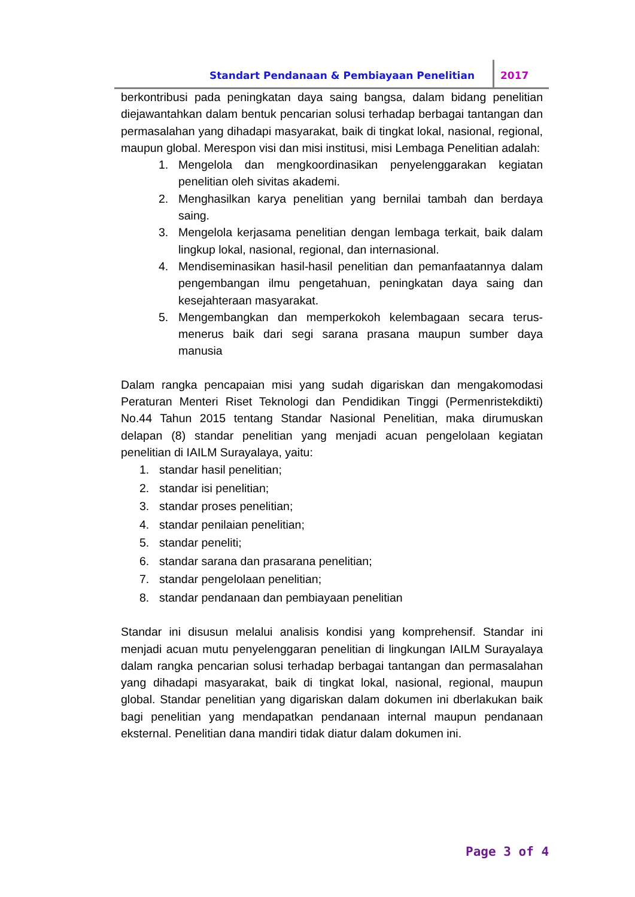Standart Pendanaan & Pembiayaan Penelitian
2017
berkontribusi pada peningkatan daya saing bangsa, dalam bidang penelitian diejawantahkan dalam bentuk pencarian solusi terhadap berbagai tantangan dan permasalahan yang dihadapi masyarakat, baik di tingkat lokal, nasional, regional, maupun global. Merespon visi dan misi institusi, misi Lembaga Penelitian adalah:
1. Mengelola dan mengkoordinasikan penyelenggarakan kegiatan penelitian oleh sivitas akademi.
2. Menghasilkan karya penelitian yang bernilai tambah dan berdaya saing.
3. Mengelola kerjasama penelitian dengan lembaga terkait, baik dalam lingkup lokal, nasional, regional, dan internasional.
4. Mendiseminasikan hasil-hasil penelitian dan pemanfaatannya dalam pengembangan ilmu pengetahuan, peningkatan daya saing dan kesejahteraan masyarakat.
5. Mengembangkan dan memperkokoh kelembagaan secara terus-menerus baik dari segi sarana prasana maupun sumber daya manusia
Dalam rangka pencapaian misi yang sudah digariskan dan mengakomodasi Peraturan Menteri Riset Teknologi dan Pendidikan Tinggi (Permenristekdikti) No.44 Tahun 2015 tentang Standar Nasional Penelitian, maka dirumuskan delapan (8) standar penelitian yang menjadi acuan pengelolaan kegiatan penelitian di IAILM Surayalaya, yaitu:
1. standar hasil penelitian;
2. standar isi penelitian;
3. standar proses penelitian;
4. standar penilaian penelitian;
5. standar peneliti;
6. standar sarana dan prasarana penelitian;
7. standar pengelolaan penelitian;
8. standar pendanaan dan pembiayaan penelitian
Standar ini disusun melalui analisis kondisi yang komprehensif. Standar ini menjadi acuan mutu penyelenggaran penelitian di lingkungan IAILM Surayalaya dalam rangka pencarian solusi terhadap berbagai tantangan dan permasalahan yang dihadapi masyarakat, baik di tingkat lokal, nasional, regional, maupun global. Standar penelitian yang digariskan dalam dokumen ini dberlakukan baik bagi penelitian yang mendapatkan pendanaan internal maupun pendanaan eksternal. Penelitian dana mandiri tidak diatur dalam dokumen ini.
Page 3 of 4